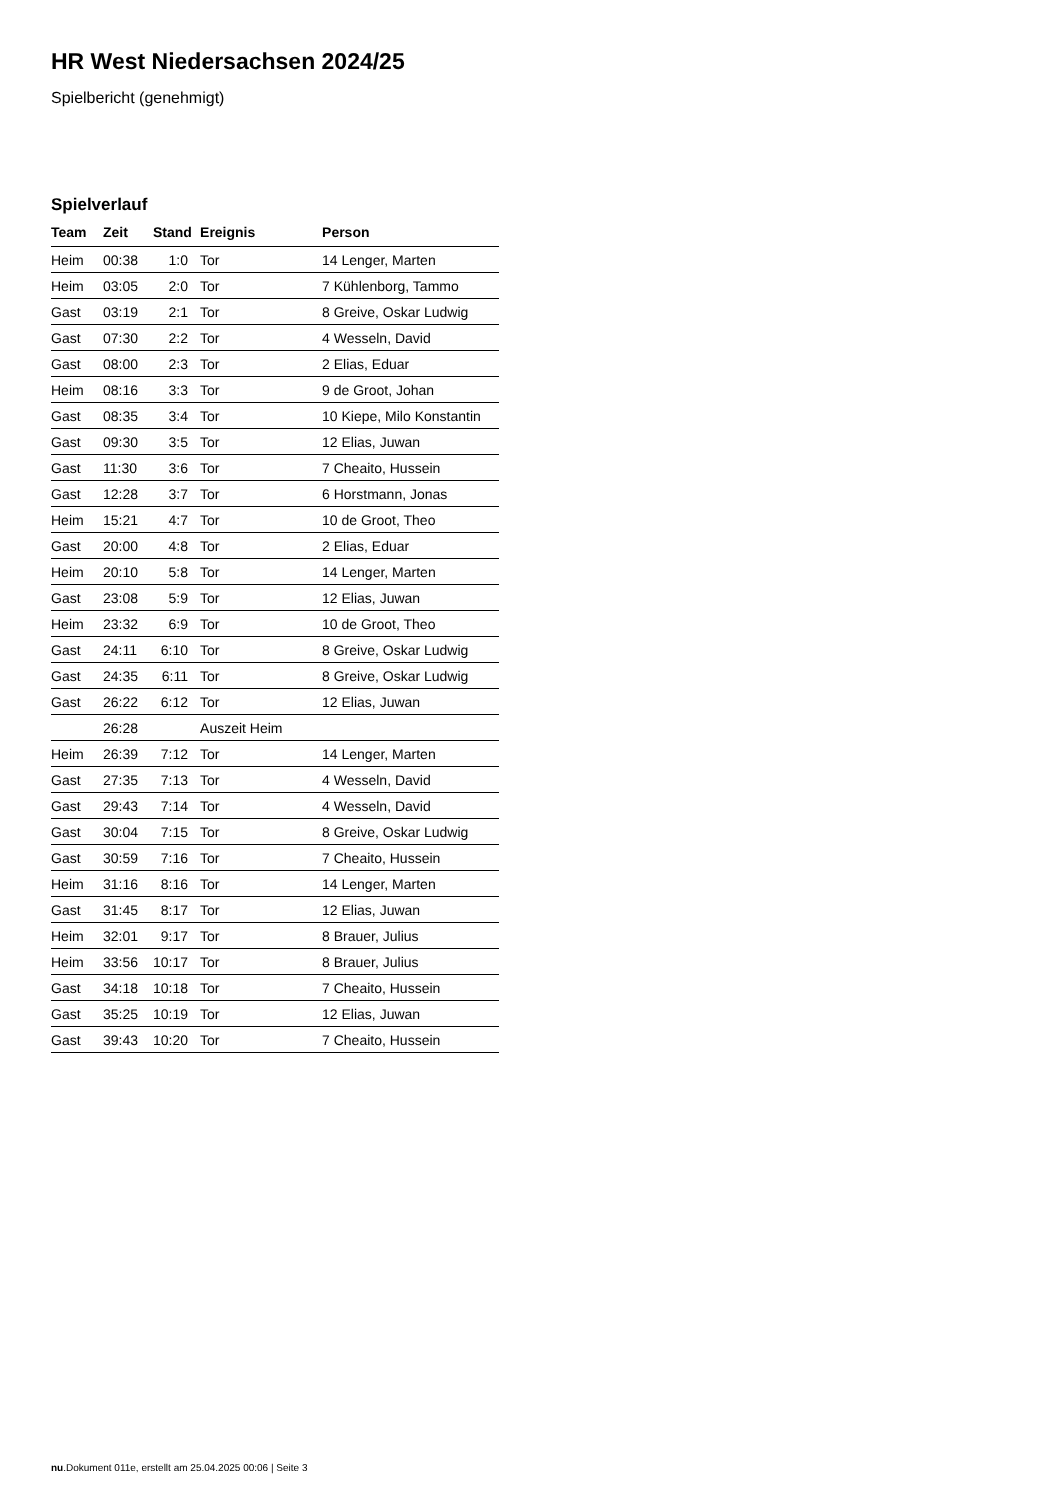HR West Niedersachsen 2024/25
Spielbericht (genehmigt)
Spielverlauf
| Team | Zeit | Stand | Ereignis | Person |
| --- | --- | --- | --- | --- |
| Heim | 00:38 | 1:0 | Tor | 14 Lenger, Marten |
| Heim | 03:05 | 2:0 | Tor | 7 Kühlenborg, Tammo |
| Gast | 03:19 | 2:1 | Tor | 8 Greive, Oskar Ludwig |
| Gast | 07:30 | 2:2 | Tor | 4 Wesseln, David |
| Gast | 08:00 | 2:3 | Tor | 2 Elias, Eduar |
| Heim | 08:16 | 3:3 | Tor | 9 de Groot, Johan |
| Gast | 08:35 | 3:4 | Tor | 10 Kiepe, Milo Konstantin |
| Gast | 09:30 | 3:5 | Tor | 12 Elias, Juwan |
| Gast | 11:30 | 3:6 | Tor | 7 Cheaito, Hussein |
| Gast | 12:28 | 3:7 | Tor | 6 Horstmann, Jonas |
| Heim | 15:21 | 4:7 | Tor | 10 de Groot, Theo |
| Gast | 20:00 | 4:8 | Tor | 2 Elias, Eduar |
| Heim | 20:10 | 5:8 | Tor | 14 Lenger, Marten |
| Gast | 23:08 | 5:9 | Tor | 12 Elias, Juwan |
| Heim | 23:32 | 6:9 | Tor | 10 de Groot, Theo |
| Gast | 24:11 | 6:10 | Tor | 8 Greive, Oskar Ludwig |
| Gast | 24:35 | 6:11 | Tor | 8 Greive, Oskar Ludwig |
| Gast | 26:22 | 6:12 | Tor | 12 Elias, Juwan |
| | 26:28 | | Auszeit Heim | |
| Heim | 26:39 | 7:12 | Tor | 14 Lenger, Marten |
| Gast | 27:35 | 7:13 | Tor | 4 Wesseln, David |
| Gast | 29:43 | 7:14 | Tor | 4 Wesseln, David |
| Gast | 30:04 | 7:15 | Tor | 8 Greive, Oskar Ludwig |
| Gast | 30:59 | 7:16 | Tor | 7 Cheaito, Hussein |
| Heim | 31:16 | 8:16 | Tor | 14 Lenger, Marten |
| Gast | 31:45 | 8:17 | Tor | 12 Elias, Juwan |
| Heim | 32:01 | 9:17 | Tor | 8 Brauer, Julius |
| Heim | 33:56 | 10:17 | Tor | 8 Brauer, Julius |
| Gast | 34:18 | 10:18 | Tor | 7 Cheaito, Hussein |
| Gast | 35:25 | 10:19 | Tor | 12 Elias, Juwan |
| Gast | 39:43 | 10:20 | Tor | 7 Cheaito, Hussein |
nu.Dokument 011e, erstellt am 25.04.2025 00:06 | Seite 3